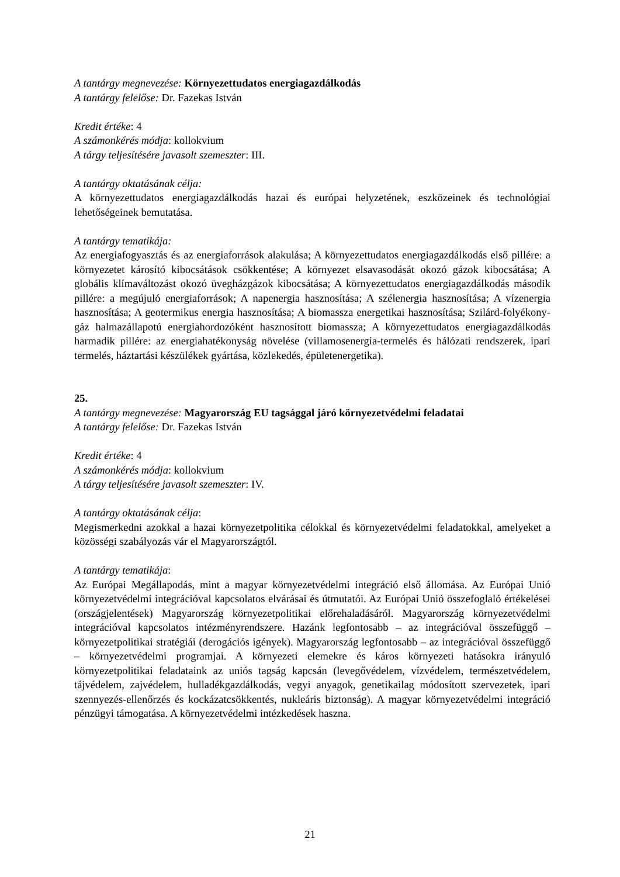A tantárgy megnevezése: Környezettudatos energiagazdálkodás
A tantárgy felelőse: Dr. Fazekas István
Kredit értéke: 4
A számonkérés módja: kollokvium
A tárgy teljesítésére javasolt szemeszter: III.
A tantárgy oktatásának célja:
A környezettudatos energiagazdálkodás hazai és európai helyzetének, eszközeinek és technológiai lehetőségeinek bemutatása.
A tantárgy tematikája:
Az energiafogyasztás és az energiaforrások alakulása; A környezettudatos energiagazdálkodás első pillére: a környezetet károsító kibocsátások csökkentése; A környezet elsavasodását okozó gázok kibocsátása; A globális klímaváltozást okozó üvegházgázok kibocsátása; A környezettudatos energiagazdálkodás második pillére: a megújuló energiaforrások; A napenergia hasznosítása; A szélenergia hasznosítása; A vízenergia hasznosítása; A geotermikus energia hasznosítása; A biomassza energetikai hasznosítása; Szilárd-folyékony-gáz halmazállapotú energiahordozóként hasznosított biomassza; A környezettudatos energiagazdálkodás harmadik pillére: az energiahatékonyság növelése (villamosenergia-termelés és hálózati rendszerek, ipari termelés, háztartási készülékek gyártása, közlekedés, épületenergetika).
25.
A tantárgy megnevezése: Magyarország EU tagsággal járó környezetvédelmi feladatai
A tantárgy felelőse: Dr. Fazekas István
Kredit értéke: 4
A számonkérés módja: kollokvium
A tárgy teljesítésére javasolt szemeszter: IV.
A tantárgy oktatásának célja:
Megismerkedni azokkal a hazai környezetpolitika célokkal és környezetvédelmi feladatokkal, amelyeket a közösségi szabályozás vár el Magyarországtól.
A tantárgy tematikája:
Az Európai Megállapodás, mint a magyar környezetvédelmi integráció első állomása. Az Európai Unió környezetvédelmi integrációval kapcsolatos elvárásai és útmutatói. Az Európai Unió összefoglaló értékelései (országjelentések) Magyarország környezetpolitikai előrehaladásáról. Magyarország környezetvédelmi integrációval kapcsolatos intézményrendszere. Hazánk legfontosabb – az integrációval összefüggő – környezetpolitikai stratégiái (derogációs igények). Magyarország legfontosabb – az integrációval összefüggő – környezetvédelmi programjai. A környezeti elemekre és káros környezeti hatásokra irányuló környezetpolitikai feladataink az uniós tagság kapcsán (levegővédelem, vízvédelem, természetvédelem, tájvédelem, zajvédelem, hulladékgazdálkodás, vegyi anyagok, genetikailag módosított szervezetek, ipari szennyezés-ellenőrzés és kockázatcsökkentés, nukleáris biztonság). A magyar környezetvédelmi integráció pénzügyi támogatása. A környezetvédelmi intézkedések haszna.
21